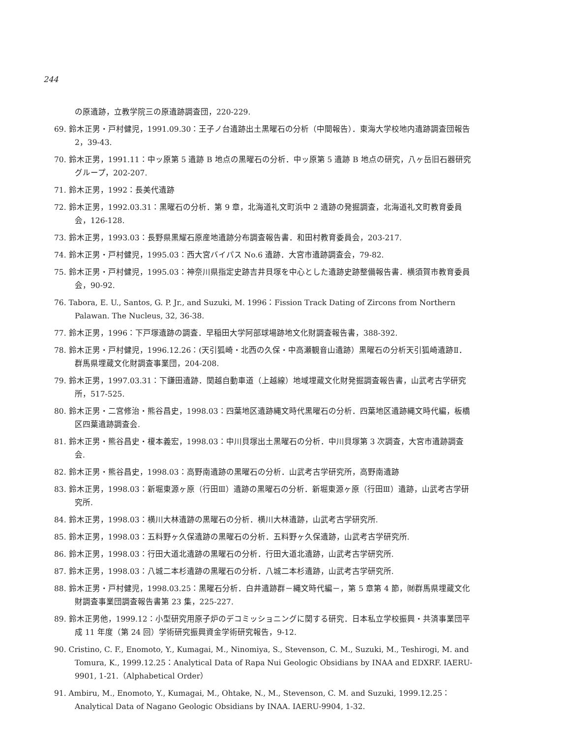244
の原遺跡，立教学院三の原遺跡調査団，220-229.
69. 鈴木正男・戸村健児，1991.09.30：王子ノ台遺跡出土黒曜石の分析（中間報告）．東海大学校地内遺跡調査団報告 2，39-43.
70. 鈴木正男，1991.11：中ッ原第 5 遺跡 B 地点の黒曜石の分析．中ッ原第 5 遺跡 B 地点の研究，八ヶ岳旧石器研究グループ，202-207.
71. 鈴木正男，1992：長美代遺跡
72. 鈴木正男，1992.03.31：黒曜石の分析．第 9 章，北海道礼文町浜中 2 遺跡の発掘調査，北海道礼文町教育委員会，126-128.
73. 鈴木正男，1993.03：長野県黒耀石原産地遺跡分布調査報告書．和田村教育委員会，203-217.
74. 鈴木正男・戸村健児，1995.03：西大宮バイパス No.6 遺跡．大宮市遺跡調査会，79-82.
75. 鈴木正男・戸村健児，1995.03：神奈川県指定史跡吉井貝塚を中心とした遺跡史跡整備報告書．横須賀市教育委員会，90-92.
76. Tabora, E. U., Santos, G. P. Jr., and Suzuki, M. 1996：Fission Track Dating of Zircons from Northern Palawan. The Nucleus, 32, 36-38.
77. 鈴木正男，1996：下戸塚遺跡の調査．早稲田大学阿部球場跡地文化財調査報告書，388-392.
78. 鈴木正男・戸村健児，1996.12.26：(天引狐崎・北西の久保・中高瀬観音山遺跡）黒曜石の分析天引狐崎遺跡Ⅱ．群馬県埋蔵文化財調査事業団，204-208.
79. 鈴木正男，1997.03.31：下鎌田遺跡．関越自動車道（上越線）地域埋蔵文化財発掘調査報告書，山武考古学研究所，517-525.
80. 鈴木正男・二宮修治・熊谷昌史，1998.03：四葉地区遺跡縄文時代黒曜石の分析．四葉地区遺跡縄文時代編，板橋区四葉遺跡調査会.
81. 鈴木正男・熊谷昌史・榎本義宏，1998.03：中川貝塚出土黒曜石の分析．中川貝塚第 3 次調査，大宮市遺跡調査会.
82. 鈴木正男・熊谷昌史，1998.03：高野南遺跡の黒曜石の分析．山武考古学研究所，高野南遺跡
83. 鈴木正男，1998.03：新堀東源ヶ原（行田Ⅲ）遺跡の黒曜石の分析．新堀東源ヶ原（行田Ⅲ）遺跡，山武考古学研究所.
84. 鈴木正男，1998.03：横川大林遺跡の黒曜石の分析．横川大林遺跡，山武考古学研究所.
85. 鈴木正男，1998.03：五料野ヶ久保遺跡の黒曜石の分析．五料野ヶ久保遺跡，山武考古学研究所.
86. 鈴木正男，1998.03：行田大道北遺跡の黒曜石の分析．行田大道北遺跡，山武考古学研究所.
87. 鈴木正男，1998.03：八城二本杉遺跡の黒曜石の分析．八城二本杉遺跡，山武考古学研究所.
88. 鈴木正男・戸村健児，1998.03.25：黒曜石分析．白井遺跡群－縄文時代編－，第 5 章第 4 節，㈶群馬県埋蔵文化財調査事業団調査報告書第 23 集，225-227.
89. 鈴木正男他，1999.12：小型研究用原子炉のデコミッショニングに関する研究．日本私立学校振興・共済事業団平成 11 年度（第 24 回）学術研究振興資金学術研究報告，9-12.
90. Cristino, C. F., Enomoto, Y., Kumagai, M., Ninomiya, S., Stevenson, C. M., Suzuki, M., Teshirogi, M. and Tomura, K., 1999.12.25：Analytical Data of Rapa Nui Geologic Obsidians by INAA and EDXRF. IAERU-9901, 1-21.（Alphabetical Order）
91. Ambiru, M., Enomoto, Y., Kumagai, M., Ohtake, N., M., Stevenson, C. M. and Suzuki, 1999.12.25： Analytical Data of Nagano Geologic Obsidians by INAA. IAERU-9904, 1-32.